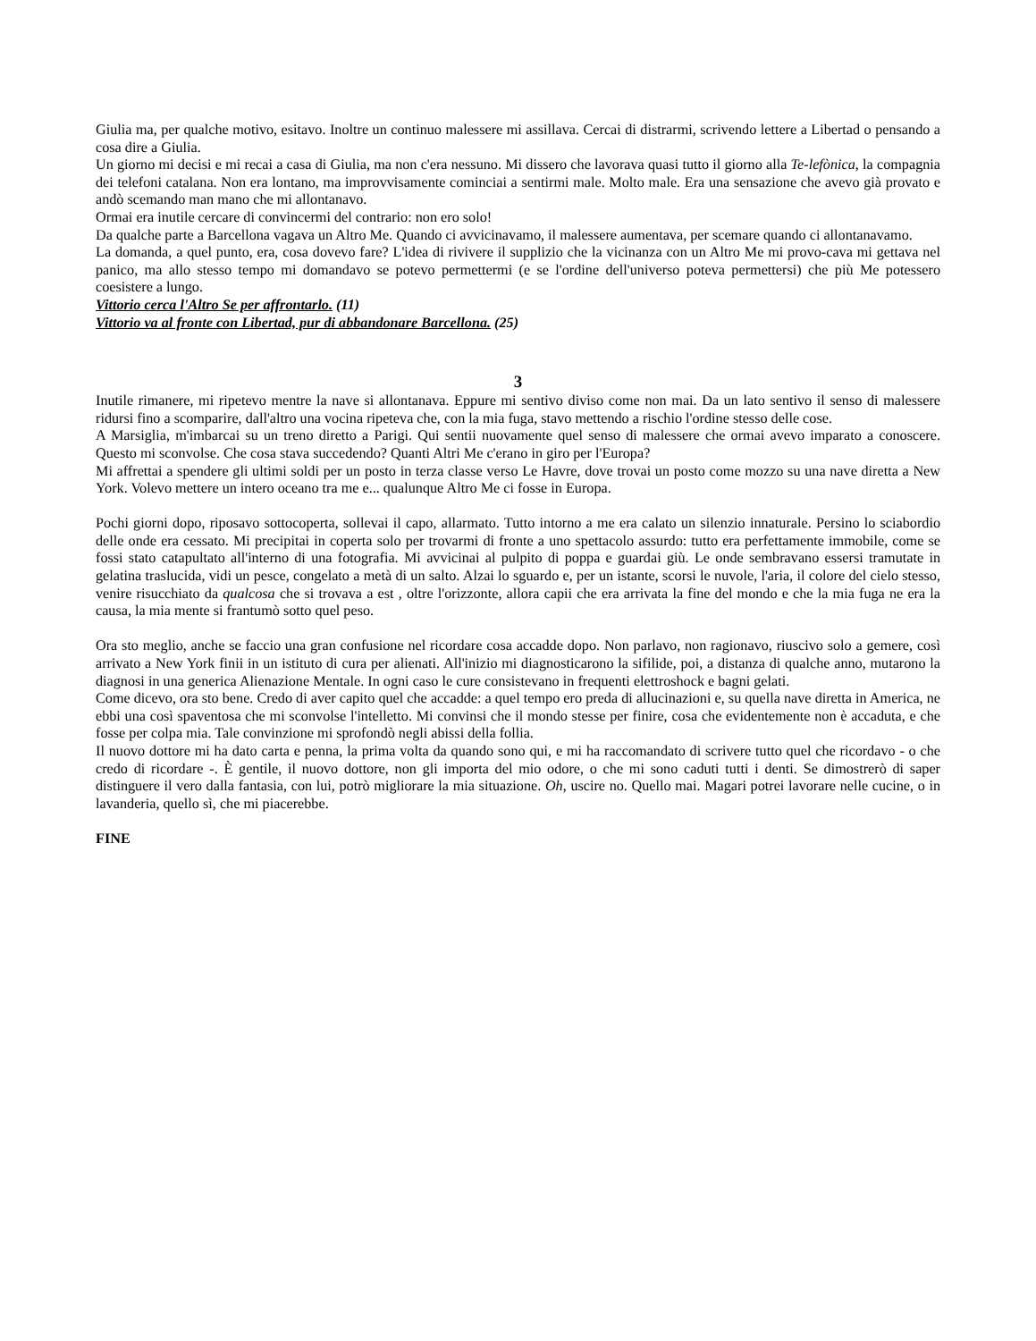Giulia ma, per qualche motivo, esitavo. Inoltre un continuo malessere mi assillava. Cercai di distrarmi, scrivendo lettere a Libertad o pensando a cosa dire a Giulia.
Un giorno mi decisi e mi recai a casa di Giulia, ma non c'era nessuno. Mi dissero che lavorava quasi tutto il giorno alla Te-lefònica, la compagnia dei telefoni catalana. Non era lontano, ma improvvisamente cominciai a sentirmi male. Molto male. Era una sensazione che avevo già provato e andò scemando man mano che mi allontanavo.
Ormai era inutile cercare di convincermi del contrario: non ero solo!
Da qualche parte a Barcellona vagava un Altro Me. Quando ci avvicinavamo, il malessere aumentava, per scemare quando ci allontanavamo.
La domanda, a quel punto, era, cosa dovevo fare? L'idea di rivivere il supplizio che la vicinanza con un Altro Me mi provo-cava mi gettava nel panico, ma allo stesso tempo mi domandavo se potevo permettermi (e se l'ordine dell'universo poteva permettersi) che più Me potessero coesistere a lungo.
Vittorio cerca l'Altro Se per affrontarlo. (11)
Vittorio va al fronte con Libertad, pur di abbandonare Barcellona. (25)
3
Inutile rimanere, mi ripetevo mentre la nave si allontanava. Eppure mi sentivo diviso come non mai. Da un lato sentivo il senso di malessere ridursi fino a scomparire, dall'altro una vocina ripeteva che, con la mia fuga, stavo mettendo a rischio l'ordine stesso delle cose.
A Marsiglia, m'imbarcai su un treno diretto a Parigi. Qui sentii nuovamente quel senso di malessere che ormai avevo imparato a conoscere. Questo mi sconvolse. Che cosa stava succedendo? Quanti Altri Me c'erano in giro per l'Europa?
Mi affrettai a spendere gli ultimi soldi per un posto in terza classe verso Le Havre, dove trovai un posto come mozzo su una nave diretta a New York. Volevo mettere un intero oceano tra me e... qualunque Altro Me ci fosse in Europa.
Pochi giorni dopo, riposavo sottocoperta, sollevai il capo, allarmato. Tutto intorno a me era calato un silenzio innaturale. Persino lo sciabordio delle onde era cessato. Mi precipitai in coperta solo per trovarmi di fronte a uno spettacolo assurdo: tutto era perfettamente immobile, come se fossi stato catapultato all'interno di una fotografia. Mi avvicinai al pulpito di poppa e guardai giù. Le onde sembravano essersi tramutate in gelatina traslucida, vidi un pesce, congelato a metà di un salto. Alzai lo sguardo e, per un istante, scorsi le nuvole, l'aria, il colore del cielo stesso, venire risucchiato da qualcosa che si trovava a est , oltre l'orizzonte, allora capii che era arrivata la fine del mondo e che la mia fuga ne era la causa, la mia mente si frantumò sotto quel peso.
Ora sto meglio, anche se faccio una gran confusione nel ricordare cosa accadde dopo. Non parlavo, non ragionavo, riuscivo solo a gemere, così arrivato a New York finii in un istituto di cura per alienati. All'inizio mi diagnosticarono la sifilide, poi, a distanza di qualche anno, mutarono la diagnosi in una generica Alienazione Mentale. In ogni caso le cure consistevano in frequenti elettroshock e bagni gelati.
Come dicevo, ora sto bene. Credo di aver capito quel che accadde: a quel tempo ero preda di allucinazioni e, su quella nave diretta in America, ne ebbi una così spaventosa che mi sconvolse l'intelletto. Mi convinsi che il mondo stesse per finire, cosa che evidentemente non è accaduta, e che fosse per colpa mia. Tale convinzione mi sprofondò negli abissi della follia.
Il nuovo dottore mi ha dato carta e penna, la prima volta da quando sono qui, e mi ha raccomandato di scrivere tutto quel che ricordavo - o che credo di ricordare -. È gentile, il nuovo dottore, non gli importa del mio odore, o che mi sono caduti tutti i denti. Se dimostrerò di saper distinguere il vero dalla fantasia, con lui, potrò migliorare la mia situazione. Oh, uscire no. Quello mai. Magari potrei lavorare nelle cucine, o in lavanderia, quello sì, che mi piacerebbe.
FINE